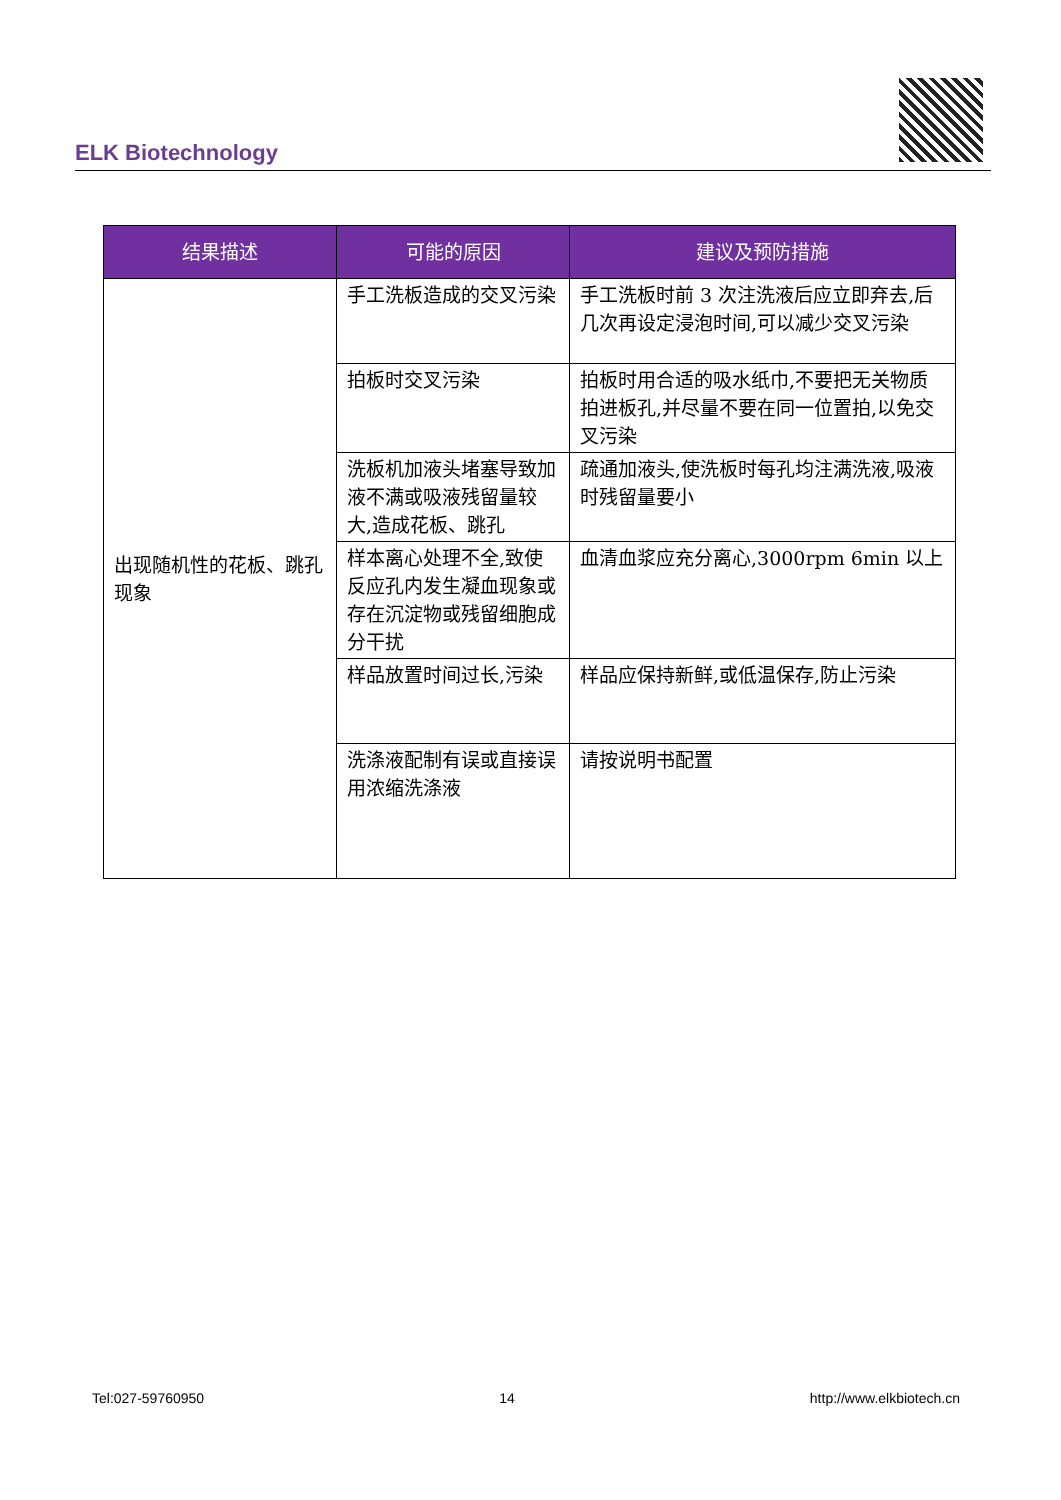ELK Biotechnology
| 结果描述 | 可能的原因 | 建议及预防措施 |
| --- | --- | --- |
| 出现随机性的花板、跳孔现象 | 手工洗板造成的交叉污染 | 手工洗板时前 3 次注洗液后应立即弃去,后几次再设定浸泡时间,可以减少交叉污染 |
| | 拍板时交叉污染 | 拍板时用合适的吸水纸巾,不要把无关物质拍进板孔,并尽量不要在同一位置拍,以免交叉污染 |
| | 洗板机加液头堵塞导致加液不满或吸液残留量较大,造成花板、跳孔 | 疏通加液头,使洗板时每孔均注满洗液,吸液时残留量要小 |
| | 样本离心处理不全,致使反应孔内发生凝血现象或存在沉淀物或残留细胞成分干扰 | 血清血浆应充分离心,3000rpm 6min 以上 |
| | 样品放置时间过长,污染 | 样品应保持新鲜,或低温保存,防止污染 |
| | 洗涤液配制有误或直接误用浓缩洗涤液 | 请按说明书配置 |
Tel:027-59760950 14 http://www.elkbiotech.cn